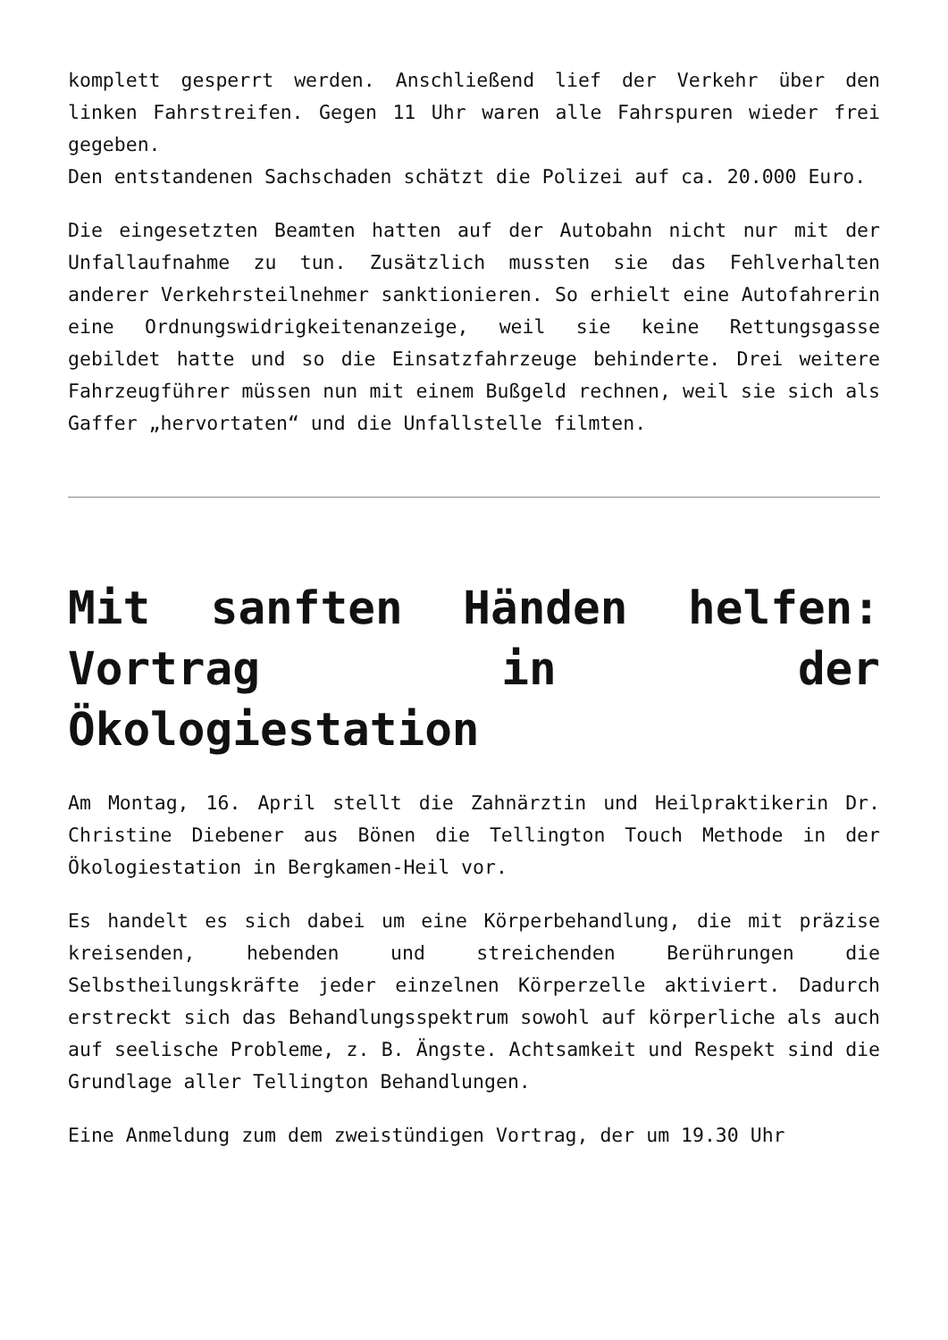komplett gesperrt werden. Anschließend lief der Verkehr über den linken Fahrstreifen. Gegen 11 Uhr waren alle Fahrspuren wieder frei gegeben.
Den entstandenen Sachschaden schätzt die Polizei auf ca. 20.000 Euro.
Die eingesetzten Beamten hatten auf der Autobahn nicht nur mit der Unfallaufnahme zu tun. Zusätzlich mussten sie das Fehlverhalten anderer Verkehrsteilnehmer sanktionieren. So erhielt eine Autofahrerin eine Ordnungswidrigkeitenanzeige, weil sie keine Rettungsgasse gebildet hatte und so die Einsatzfahrzeuge behinderte. Drei weitere Fahrzeugführer müssen nun mit einem Bußgeld rechnen, weil sie sich als Gaffer „hervortaten“ und die Unfallstelle filmten.
Mit sanften Händen helfen: Vortrag in der Ökologiestation
Am Montag, 16. April stellt die Zahnärztin und Heilpraktikerin Dr. Christine Diebener aus Bönen die Tellington Touch Methode in der Ökologiestation in Bergkamen-Heil vor.
Es handelt es sich dabei um eine Körperbehandlung, die mit präzise kreisenden, hebenden und streichenden Berührungen die Selbstheilungskräfte jeder einzelnen Körperzelle aktiviert. Dadurch erstreckt sich das Behandlungsspektrum sowohl auf körperliche als auch auf seelische Probleme, z. B. Ängste. Achtsamkeit und Respekt sind die Grundlage aller Tellington Behandlungen.
Eine Anmeldung zum dem zweistündigen Vortrag, der um 19.30 Uhr